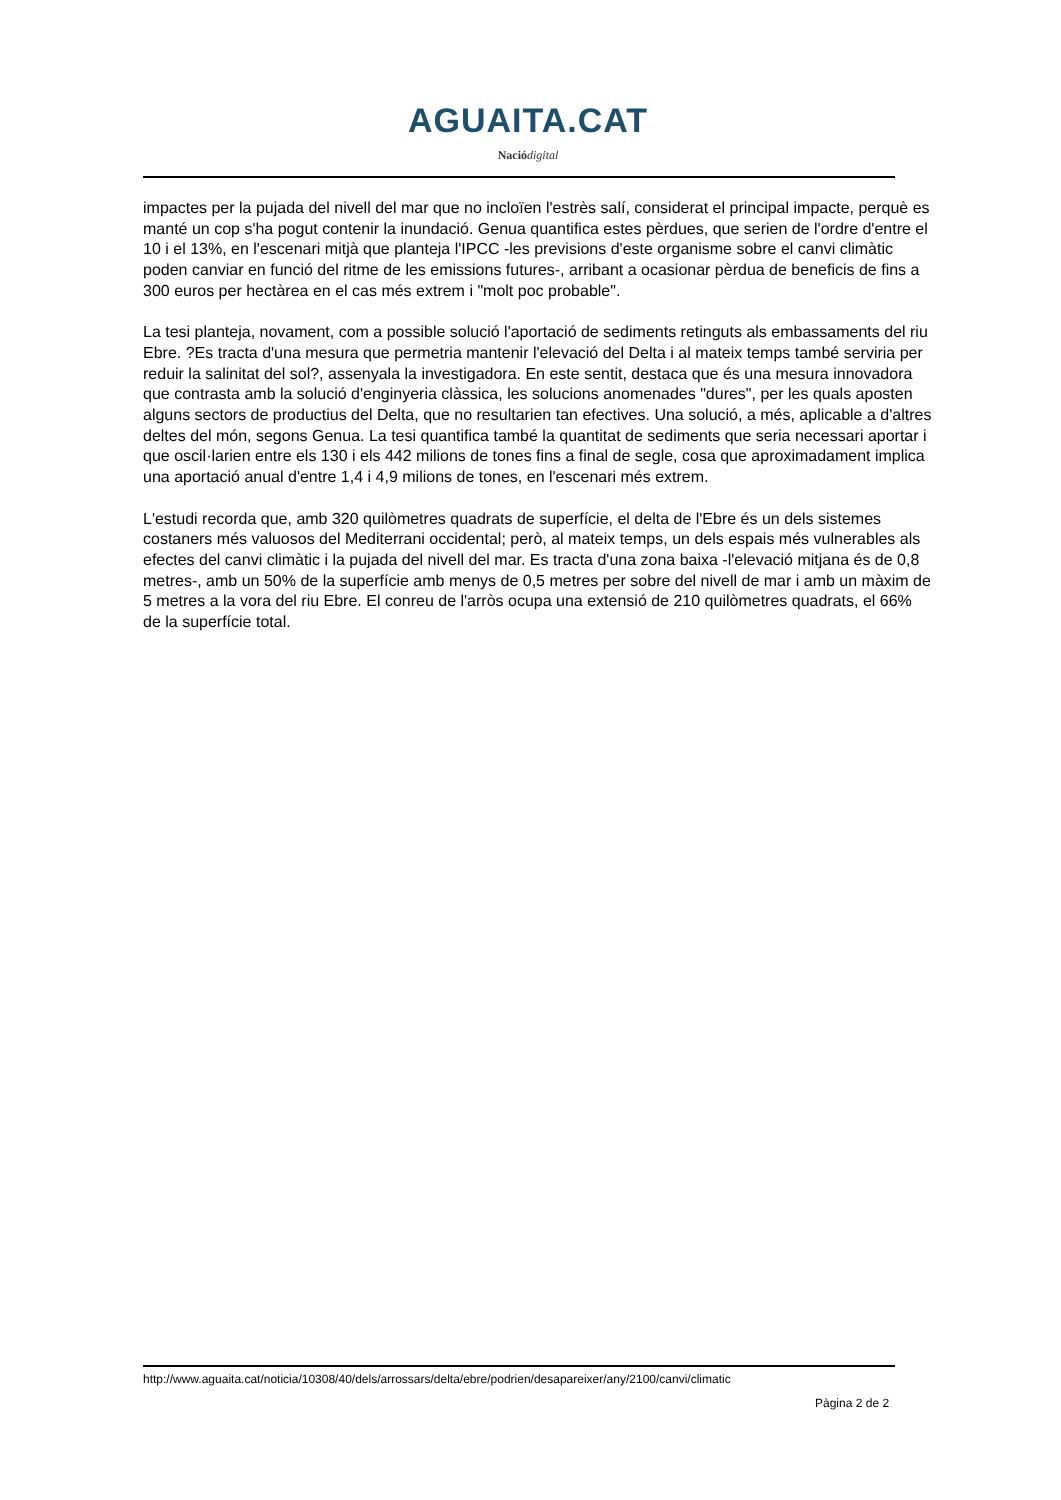AGUAITA.CAT
Nació digital
impactes per la pujada del nivell del mar que no incloïen l'estrès salí, considerat el principal impacte, perquè es manté un cop s'ha pogut contenir la inundació. Genua quantifica estes pèrdues, que serien de l'ordre d'entre el 10 i el 13%, en l'escenari mitjà que planteja l'IPCC -les previsions d'este organisme sobre el canvi climàtic poden canviar en funció del ritme de les emissions futures-, arribant a ocasionar pèrdua de beneficis de fins a 300 euros per hectàrea en el cas més extrem i "molt poc probable".
La tesi planteja, novament, com a possible solució l'aportació de sediments retinguts als embassaments del riu Ebre. ?Es tracta d'una mesura que permetria mantenir l'elevació del Delta i al mateix temps també serviria per reduir la salinitat del sol?, assenyala la investigadora. En este sentit, destaca que és una mesura innovadora que contrasta amb la solució d'enginyeria clàssica, les solucions anomenades "dures", per les quals aposten alguns sectors de productius del Delta, que no resultarien tan efectives. Una solució, a més, aplicable a d'altres deltes del món, segons Genua. La tesi quantifica també la quantitat de sediments que seria necessari aportar i que oscil·larien entre els 130 i els 442 milions de tones fins a final de segle, cosa que aproximadament implica una aportació anual d'entre 1,4 i 4,9 milions de tones, en l'escenari més extrem.
L'estudi recorda que, amb 320 quilòmetres quadrats de superfície, el delta de l'Ebre és un dels sistemes costaners més valuosos del Mediterrani occidental; però, al mateix temps, un dels espais més vulnerables als efectes del canvi climàtic i la pujada del nivell del mar. Es tracta d'una zona baixa -l'elevació mitjana és de 0,8 metres-, amb un 50% de la superfície amb menys de 0,5 metres per sobre del nivell de mar i amb un màxim de 5 metres a la vora del riu Ebre. El conreu de l'arròs ocupa una extensió de 210 quilòmetres quadrats, el 66% de la superfície total.
http://www.aguaita.cat/noticia/10308/40/dels/arrossars/delta/ebre/podrien/desapareixer/any/2100/canvi/climatic
Pàgina 2 de 2